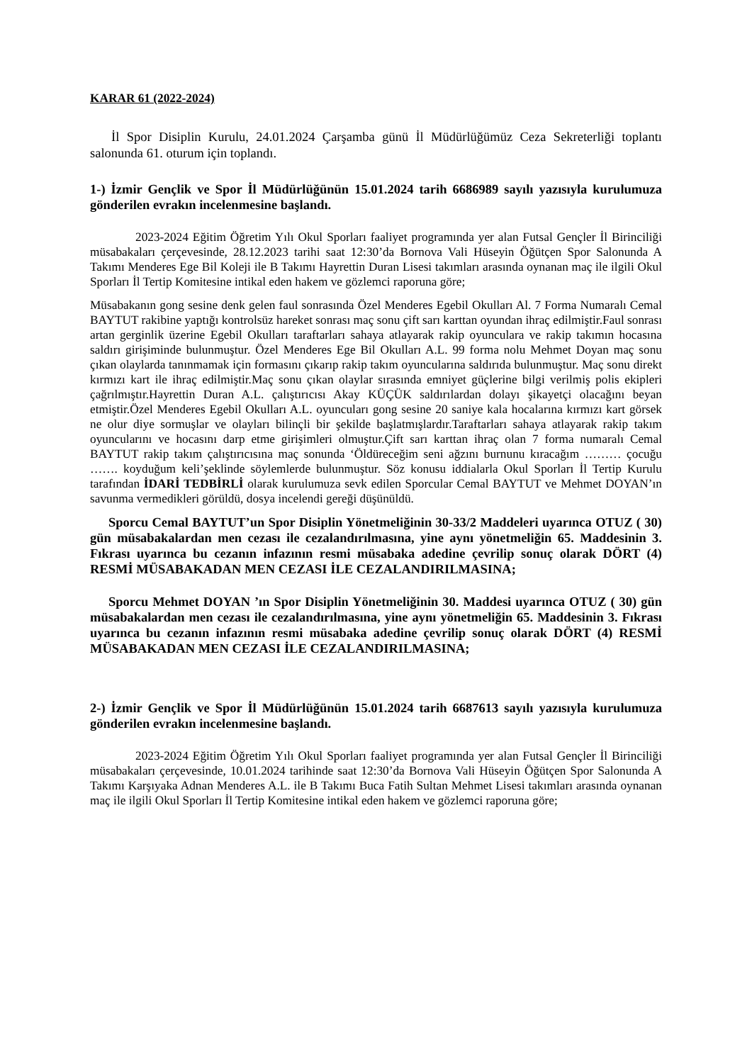KARAR 61 (2022-2024)
İl Spor Disiplin Kurulu, 24.01.2024 Çarşamba günü İl Müdürlüğümüz Ceza Sekreterliği toplantı salonunda 61. oturum için toplandı.
1-) İzmir Gençlik ve Spor İl Müdürlüğünün 15.01.2024 tarih 6686989 sayılı yazısıyla kurulumuza gönderilen evrakın incelenmesine başlandı.
2023-2024 Eğitim Öğretim Yılı Okul Sporları faaliyet programında yer alan Futsal Gençler İl Birinciliği müsabakaları çerçevesinde, 28.12.2023 tarihi saat 12:30’da Bornova Vali Hüseyin Öğütçen Spor Salonunda A Takımı Menderes Ege Bil Koleji ile B Takımı Hayrettin Duran Lisesi takımları arasında oynanan maç ile ilgili Okul Sporları İl Tertip Komitesine intikal eden hakem ve gözlemci raporuna göre;
Müsabakanın gong sesine denk gelen faul sonrasında Özel Menderes Egebil Okulları Al. 7 Forma Numaralı Cemal BAYTUT rakibine yaptığı kontrolsüz hareket sonrası maç sonu çift sarı karttan oyundan ihraç edilmiştir.Faul sonrası artan gerginlik üzerine Egebil Okulları taraftarları sahaya atlayarak rakip oyunculara ve rakip takımın hocasına saldırı girişiminde bulunmuştur. Özel Menderes Ege Bil Okulları A.L. 99 forma nolu Mehmet Doyan maç sonu çıkan olaylarda tanınmamak için formasını çıkarıp rakip takım oyuncularına saldırıda bulunmuştur. Maç sonu direkt kırmızı kart ile ihraç edilmiştir.Maç sonu çıkan olaylar sırasında emniyet güçlerine bilgi verilmiş polis ekipleri çağrılmıştır.Hayrettin Duran A.L. çalıştırıcısı Akay KÜÇÜK saldırılardan dolayı şikayetçi olacağını beyan etmiştir.Özel Menderes Egebil Okulları A.L. oyuncuları gong sesine 20 saniye kala hocalarına kırmızı kart görsek ne olur diye sormuşlar ve olayları bilinçli bir şekilde başlatmışlardır.Taraftarları sahaya atlayarak rakip takım oyuncularını ve hocasını darp etme girişimleri olmuştur.Çift sarı karttan ihraç olan 7 forma numaralı Cemal BAYTUT rakip takım çalıştırıcısına maç sonunda ‘Öldüreceğim seni ağzını burnunu kıracağım ……… çocuğu ……. koyduğum keli’şeklinde söylemlerde bulunmuştur. Söz konusu iddialarla Okul Sporları İl Tertip Kurulu tarafından İDARİ TEDBİRLİ olarak kurulumuza sevk edilen Sporcular Cemal BAYTUT ve Mehmet DOYAN’ın savunma vermedikleri görüldü, dosya incelendi gereği düşünüldü.
Sporcu Cemal BAYTUT’un Spor Disiplin Yönetmeliğinin 30-33/2 Maddeleri uyarınca OTUZ ( 30) gün müsabakalardan men cezası ile cezalandırılmasına, yine aynı yönetmeliğin 65. Maddesinin 3. Fıkrası uyarınca bu cezanın infazının resmi müsabaka adedine çevrilip sonuç olarak DÖRT (4) RESMİ MÜSABAKADAN MEN CEZASI İLE CEZALANDIRILMASINA;
Sporcu Mehmet DOYAN ’ın Spor Disiplin Yönetmeliğinin 30. Maddesi uyarınca OTUZ ( 30) gün müsabakalardan men cezası ile cezalandırılmasına, yine aynı yönetmeliğin 65. Maddesinin 3. Fıkrası uyarınca bu cezanın infazının resmi müsabaka adedine çevrilip sonuç olarak DÖRT (4) RESMİ MÜSABAKADAN MEN CEZASI İLE CEZALANDIRILMASINA;
2-) İzmir Gençlik ve Spor İl Müdürlüğünün 15.01.2024 tarih 6687613 sayılı yazısıyla kurulumuza gönderilen evrakın incelenmesine başlandı.
2023-2024 Eğitim Öğretim Yılı Okul Sporları faaliyet programında yer alan Futsal Gençler İl Birinciliği müsabakaları çerçevesinde, 10.01.2024 tarihinde saat 12:30’da Bornova Vali Hüseyin Öğütçen Spor Salonunda A Takımı Karşıyaka Adnan Menderes A.L. ile B Takımı Buca Fatih Sultan Mehmet Lisesi takımları arasında oynanan maç ile ilgili Okul Sporları İl Tertip Komitesine intikal eden hakem ve gözlemci raporuna göre;